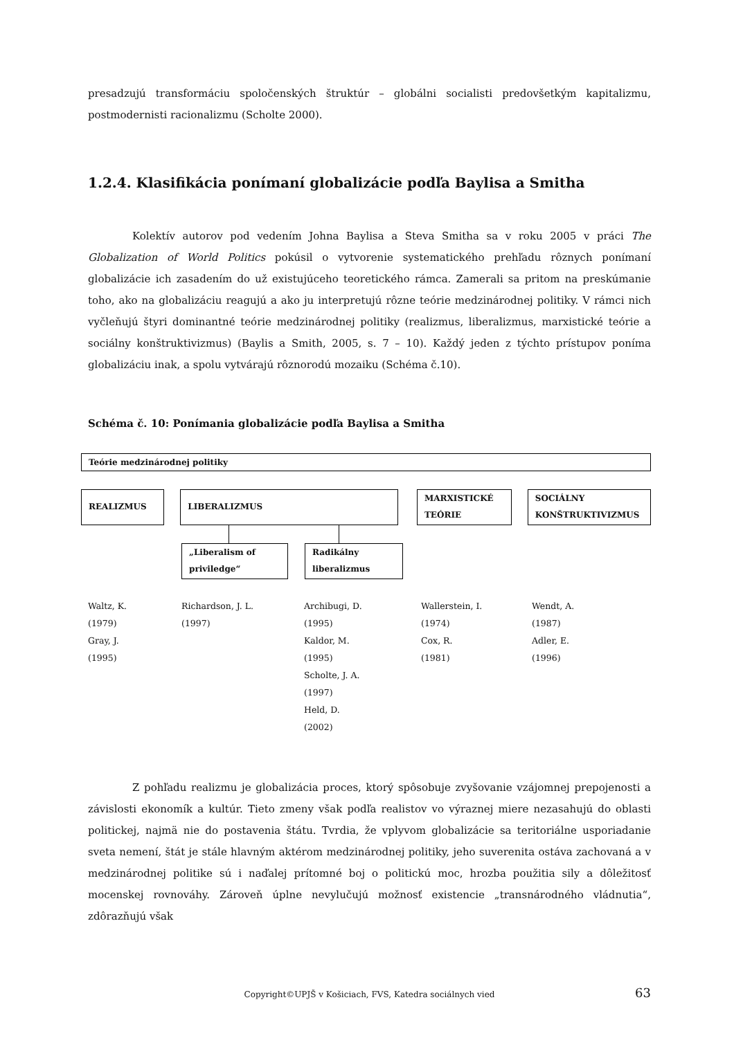presadzujú transformáciu spoločenských štruktúr – globálni socialisti predovšetkým kapitalizmu, postmodernisti racionalizmu (Scholte 2000).
1.2.4. Klasifikácia ponímaní globalizácie podľa Baylisa a Smitha
Kolektív autorov pod vedením Johna Baylisa a Steva Smitha sa v roku 2005 v práci The Globalization of World Politics pokúsil o vytvorenie systematického prehľadu rôznych ponímaní globalizácie ich zasadením do už existujúceho teoretického rámca. Zamerali sa pritom na preskúmanie toho, ako na globalizáciu reagujú a ako ju interpretujú rôzne teórie medzinárodnej politiky. V rámci nich vyčleňujú štyri dominantné teórie medzinárodnej politiky (realizmus, liberalizmus, marxistické teórie a sociálny konštruktivizmus) (Baylis a Smith, 2005, s. 7 – 10). Každý jeden z týchto prístupov poníma globalizáciu inak, a spolu vytvárajú rôznorodú mozaiku (Schéma č.10).
Schéma č. 10: Ponímania globalizácie podľa Baylisa a Smitha
Teórie medzinárodnej politiky
REALIZMUS LIBERALIZMUS
MARXISTICKÉ TEÓRIE SOCIÁLNY KONŠTRUKTIVIZMUS
„Liberalism of priviledge“
Radikálny liberalizmus
Waltz, K.
(1979)
Gray, J.
(1995)
Richardson, J. L.
(1997)
Archibugi, D.
(1995)
Kaldor, M.
(1995)
Scholte, J. A.
(1997)
Held, D.
(2002)
Wallerstein, I.
(1974)
Cox, R.
(1981)
Wendt, A.
(1987)
Adler, E.
(1996)
Z pohľadu realizmu je globalizácia proces, ktorý spôsobuje zvyšovanie vzájomnej prepojenosti a závislosti ekonomík a kultúr. Tieto zmeny však podľa realistov vo výraznej miere nezasahujú do oblasti politickej, najmä nie do postavenia štátu. Tvrdia, že vplyvom globalizácie sa teritoriálne usporiadanie sveta nemení, štát je stále hlavným aktérom medzinárodnej politiky, jeho suverenita ostáva zachovaná a v medzinárodnej politike sú i naďalej prítomné boj o politickú moc, hrozba použitia sily a dôležitosť mocenskej rovnováhy. Zároveň úplne nevylučujú možnosť existencie „transnárodného vládnutia“, zdôrazňujú však
Copyright©UPJŠ v Košiciach, FVS, Katedra sociálnych vied 63